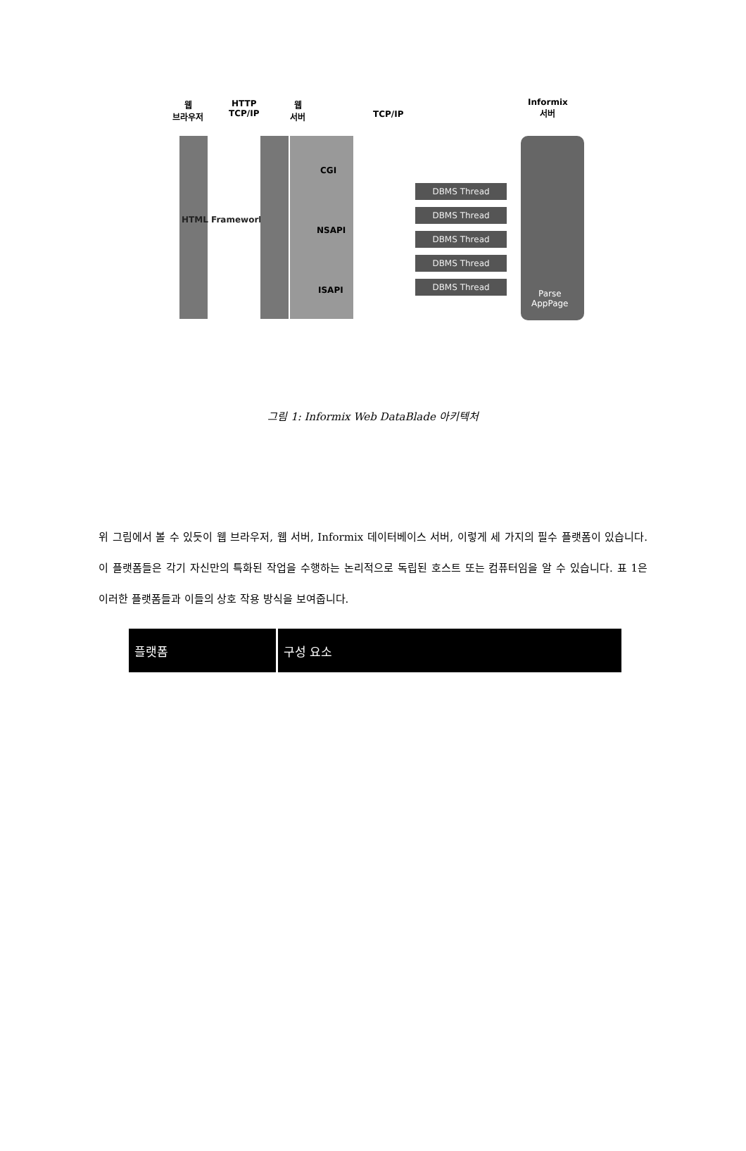웹
브라우저
HTTP
TCP/IP
웹
서버
TCP/IP
Informix
서버
HTML Framework
CGI
NSAPI
ISAPI
DBMS Thread
DBMS Thread
DBMS Thread
DBMS Thread
DBMS Thread
Parse
AppPage
그림 1: Informix Web DataBlade 아키텍처
위 그림에서 볼 수 있듯이 웹 브라우저, 웹 서버, Informix 데이터베이스 서버, 이렇게 세 가지의 필수 플랫폼이 있습니다. 이 플랫폼들은 각기 자신만의 특화된 작업을 수행하는 논리적으로 독립된 호스트 또는 컴퓨터임을 알 수 있습니다. 표 1은 이러한 플랫폼들과 이들의 상호 작용 방식을 보여줍니다.
| 플랫폼 | 구성 요소 |
| --- | --- |